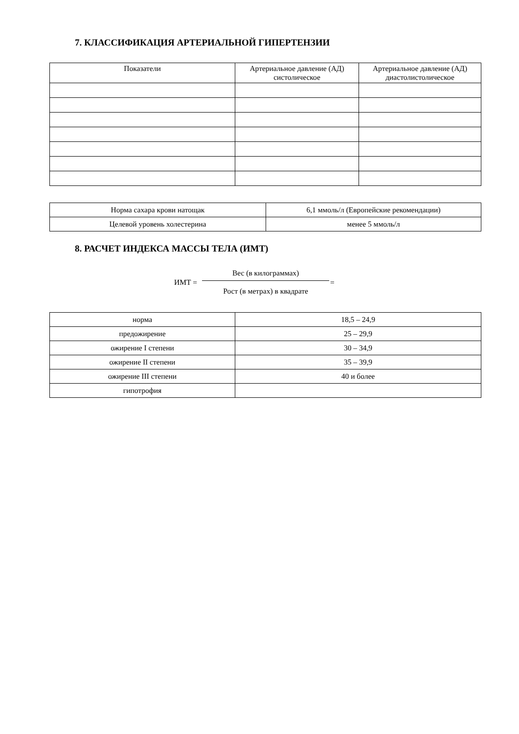7. КЛАССИФИКАЦИЯ АРТЕРИАЛЬНОЙ ГИПЕРТЕНЗИИ
| Показатели | Артериальное давление (АД) систолическое | Артериальное давление (АД) диастолистолическое |
| --- | --- | --- |
| Норма сахара крови натощак | 6,1 ммоль/л (Европейские рекомендации) |
| Целевой уровень холестерина | менее 5 ммоль/л |
8. РАСЧЕТ ИНДЕКСА МАССЫ ТЕЛА (ИМТ)
ИМТ =
Вес (в килограммах)
Рост (в метрах) в квадрате
=
| норма | 18,5 – 24,9 |
| предожирение | 25 – 29,9 |
| ожирение I степени | 30 – 34,9 |
| ожирение II степени | 35 – 39,9 |
| ожирение III степени | 40 и более |
| гипотрофия | |